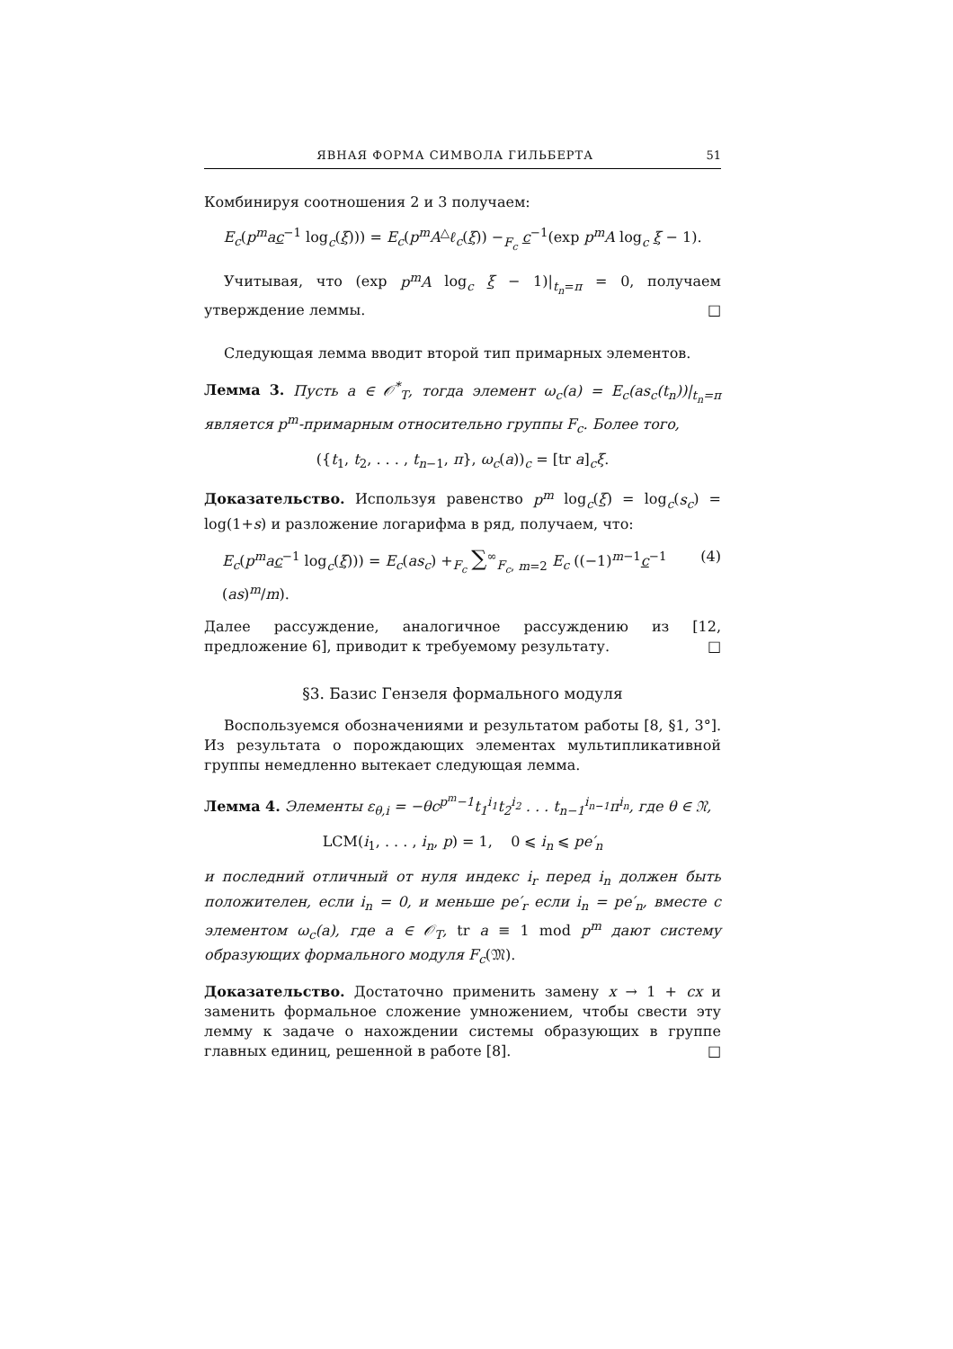ЯВНАЯ ФОРМА СИМВОЛА ГИЛЬБЕРТА 51
Комбинируя соотношения 2 и 3 получаем:
E<sub>c</sub>(p<sup>m</sup>ac<sup>−1</sup> log<sub>c</sub>(ξ))) = E<sub>c</sub>(p<sup>m</sup>A<sup>△</sup>ℓ<sub>c</sub>(ξ)) −<sub>F<sub>c</sub></sub> c<sup>−1</sup>(exp p<sup>m</sup>A log<sub>c</sub> ξ − 1).
Учитывая, что (exp p<sup>m</sup>A log<sub>c</sub> ξ − 1)|<sub>t<sub>n</sub>=π</sub> = 0, получаем утверждение леммы. □
Следующая лемма вводит второй тип примарных элементов.
Лемма 3. Пусть a ∈ 𝒪<sup>*</sup><sub>T</sub>, тогда элемент ω<sub>c</sub>(a) = E<sub>c</sub>(as<sub>c</sub>(t<sub>n</sub>))|<sub>t<sub>n</sub>=π</sub> является p<sup>m</sup>-примарным относительно группы F<sub>c</sub>. Более того,
({t<sub>1</sub>, t<sub>2</sub>, . . . , t<sub>n−1</sub>, π}, ω<sub>c</sub>(a))<sub>c</sub> = [tr a]<sub>c</sub>ξ.
Доказательство. Используя равенство p<sup>m</sup> log<sub>c</sub>(ξ) = log<sub>c</sub>(s<sub>c</sub>) = log(1+s) и разложение логарифма в ряд, получаем, что:
E<sub>c</sub>(p<sup>m</sup>ac<sup>−1</sup> log<sub>c</sub>(ξ))) = E<sub>c</sub>(as<sub>c</sub>) +<sub>F<sub>c</sub></sub> ∑<sup>∞</sup><sub>F<sub>c</sub>, m=2</sub> E<sub>c</sub> ((−1)<sup>m−1</sup>c<sup>−1</sup> (as)<sup>m</sup>/m). (4)
Далее рассуждение, аналогичное рассуждению из [12, предложение 6], приводит к требуемому результату. □
§3. Базис Гензеля формального модуля
Воспользуемся обозначениями и результатом работы [8, §1, 3°]. Из результата о порождающих элементах мультипликативной группы немедленно вытекает следующая лемма.
Лемма 4. Элементы ε<sub>θ,i</sub> = −θc<sup>p<sup>m</sup>−1</sup>t<sub>1</sub><sup>i<sub>1</sub></sup>t<sub>2</sub><sup>i<sub>2</sub></sup> . . . t<sub>n−1</sub><sup>i<sub>n−1</sub></sup>π<sup>i<sub>n</sub></sup>, где θ ∈ 𝔑,
LCM(i<sub>1</sub>, . . . , i<sub>n</sub>, p) = 1, 0 ⩽ i<sub>n</sub> ⩽ pe′<sub>n</sub>
и последний отличный от нуля индекс i<sub>r</sub> перед i<sub>n</sub> должен быть положителен, если i<sub>n</sub> = 0, и меньше pe′<sub>r</sub> если i<sub>n</sub> = pe′<sub>n</sub>, вместе с элементом ω<sub>c</sub>(a), где a ∈ 𝒪<sub>T</sub>, tr a ≡ 1 mod p<sup>m</sup> дают систему образующих формального модуля F<sub>c</sub>(𝔐).
Доказательство. Достаточно применить замену x → 1 + cx и заменить формальное сложение умножением, чтобы свести эту лемму к задаче о нахождении системы образующих в группе главных единиц, решенной в работе [8]. □